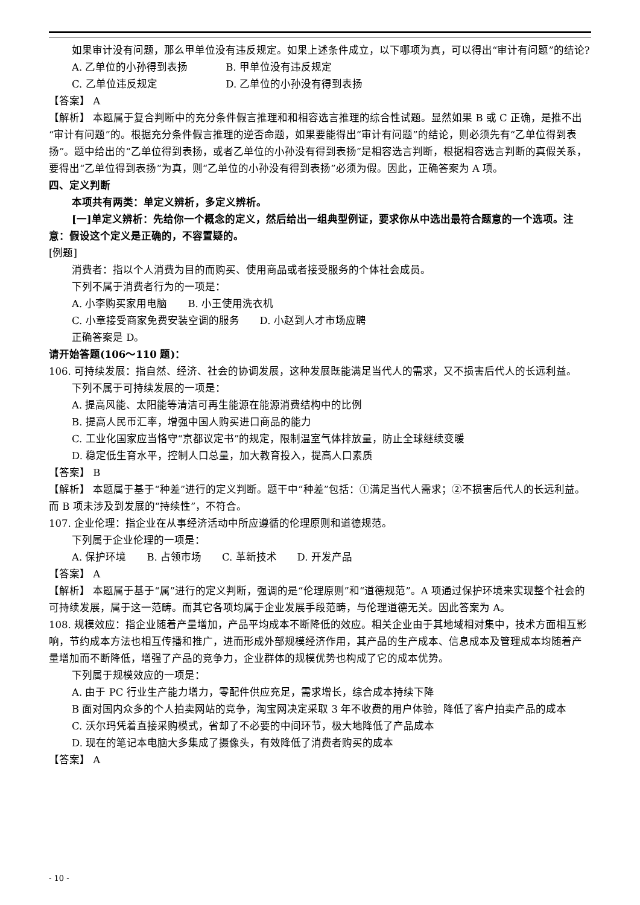如果审计没有问题，那么甲单位没有违反规定。如果上述条件成立，以下哪项为真，可以得出“审计有问题”的结论?
A. 乙单位的小孙得到表扬 B. 甲单位没有违反规定
C. 乙单位违反规定 D. 乙单位的小孙没有得到表扬
【答案】 A
【解析】 本题属于复合判断中的充分条件假言推理和和相容选言推理的综合性试题。显然如果 B 或 C 正确，是推不出“审计有问题”的。根据充分条件假言推理的逆否命题，如果要能得出“审计有问题”的结论，则必须先有“乙单位得到表扬”。题中给出的“乙单位得到表扬，或者乙单位的小孙没有得到表扬”是相容选言判断，根据相容选言判断的真假关系，要得出“乙单位得到表扬”为真，则“乙单位的小孙没有得到表扬”必须为假。因此，正确答案为 A 项。
四、定义判断
本项共有两类：单定义辨析，多定义辨析。
[一]单定义辨析：先给你一个概念的定义，然后给出一组典型例证，要求你从中选出最符合题意的一个选项。注意：假设这个定义是正确的，不容置疑的。
[例题]
消费者：指以个人消费为目的而购买、使用商品或者接受服务的个体社会成员。
下列不属于消费者行为的一项是：
A. 小李购买家用电脑　　B. 小王使用洗衣机
C. 小章接受商家免费安装空调的服务　　D. 小赵到人才市场应聘
正确答案是 D。
请开始答题(106～110 题)：
106. 可持续发展：指自然、经济、社会的协调发展，这种发展既能满足当代人的需求，又不损害后代人的长远利益。
下列不属于可持续发展的一项是：
A. 提高风能、太阳能等清洁可再生能源在能源消费结构中的比例
B. 提高人民币汇率，增强中国人购买进口商品的能力
C. 工业化国家应当恪守“京都议定书”的规定，限制温室气体排放量，防止全球继续变暖
D. 稳定低生育水平，控制人口总量，加大教育投入，提高人口素质
【答案】 B
【解析】 本题属于基于“种差”进行的定义判断。题干中“种差”包括：①满足当代人需求；②不损害后代人的长远利益。而 B 项未涉及到发展的“持续性”，不符合。
107. 企业伦理：指企业在从事经济活动中所应遵循的伦理原则和道德规范。
下列属于企业伦理的一项是：
A. 保护环境　　B. 占领市场　　C. 革新技术　　D. 开发产品
【答案】 A
【解析】 本题属于基于“属”进行的定义判断，强调的是“伦理原则”和“道德规范”。A 项通过保护环境来实现整个社会的可持续发展，属于这一范畴。而其它各项均属于企业发展手段范畴，与伦理道德无关。因此答案为 A。
108. 规模效应：指企业随着产量增加，产品平均成本不断降低的效应。相关企业由于其地域相对集中，技术方面相互影响，节约成本方法也相互传播和推广，进而形成外部规模经济作用，其产品的生产成本、信息成本及管理成本均随着产量增加而不断降低，增强了产品的竞争力，企业群体的规模优势也构成了它的成本优势。
下列属于规模效应的一项是：
A. 由于 PC 行业生产能力增力，零配件供应充足，需求增长，综合成本持续下降
B 面对国内众多的个人拍卖网站的竞争，淘宝网决定采取 3 年不收费的用户体验，降低了客户拍卖产品的成本
C. 沃尔玛凭着直接采购模式，省却了不必要的中间环节，极大地降低了产品成本
D. 现在的笔记本电脑大多集成了摄像头，有效降低了消费者购买的成本
【答案】 A
- 10 -